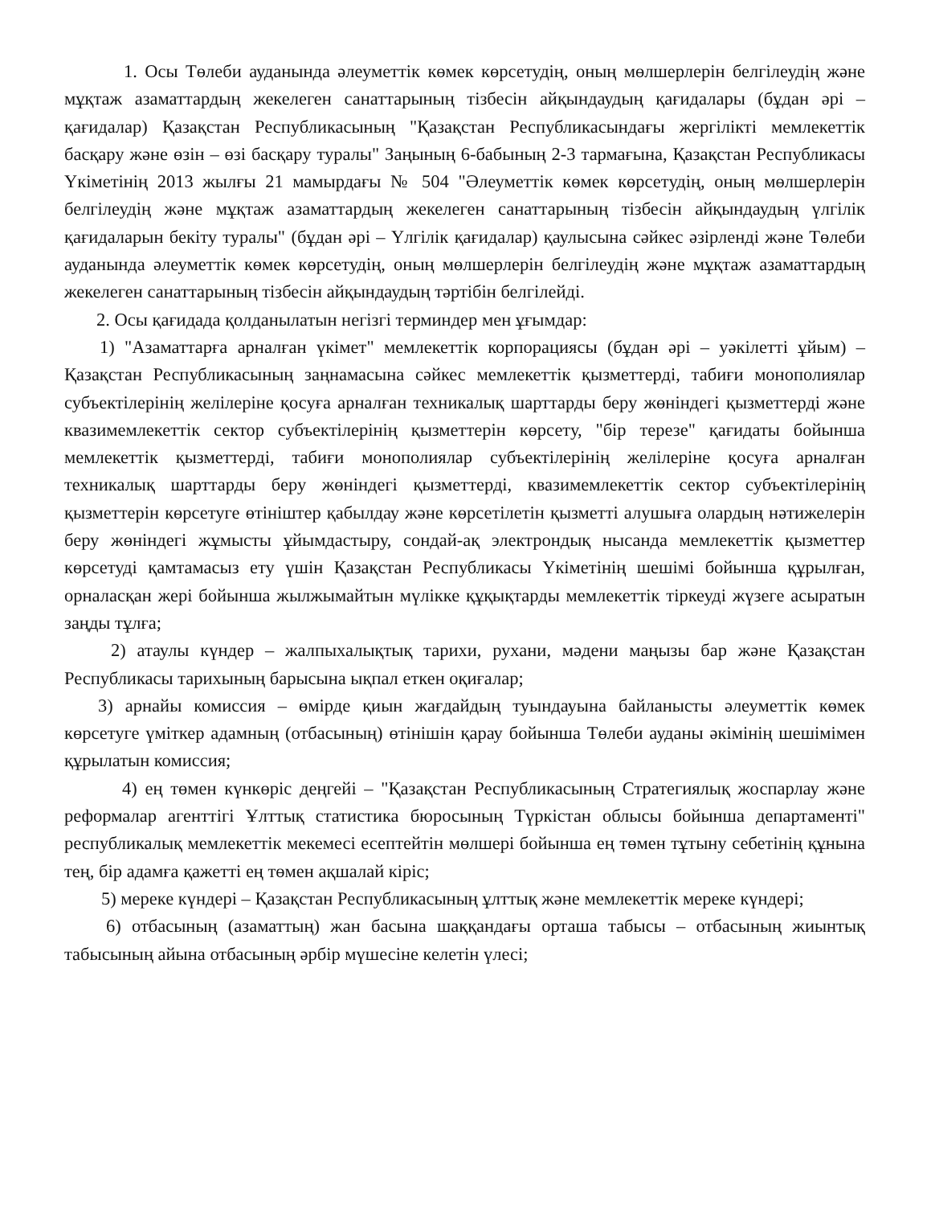1. Осы Төлеби ауданында әлеуметтік көмек көрсетудің, оның мөлшерлерін белгілеудің және мұқтаж азаматтардың жекелеген санаттарының тізбесін айқындаудың қағидалары (бұдан әрі – қағидалар) Қазақстан Республикасының "Қазақстан Республикасындағы жергілікті мемлекеттік басқару және өзін – өзі басқару туралы" Заңының 6-бабының 2-3 тармағына, Қазақстан Республикасы Үкіметінің 2013 жылғы 21 мамырдағы № 504 "Әлеуметтік көмек көрсетудің, оның мөлшерлерін белгілеудің және мұқтаж азаматтардың жекелеген санаттарының тізбесін айқындаудың үлгілік қағидаларын бекіту туралы" (бұдан әрі – Үлгілік қағидалар) қаулысына сәйкес әзірленді және Төлеби ауданында әлеуметтік көмек көрсетудің, оның мөлшерлерін белгілеудің және мұқтаж азаматтардың жекелеген санаттарының тізбесін айқындаудың тәртібін белгілейді.
2. Осы қағидада қолданылатын негізгі терминдер мен ұғымдар:
1) "Азаматтарға арналған үкімет" мемлекеттік корпорациясы (бұдан әрі – уәкілетті ұйым) – Қазақстан Республикасының заңнамасына сәйкес мемлекеттік қызметтерді, табиғи монополиялар субъектілерінің желілеріне қосуға арналған техникалық шарттарды беру жөніндегі қызметтерді және квазимемлекеттік сектор субъектілерінің қызметтерін көрсету, "бір терезе" қағидаты бойынша мемлекеттік қызметтерді, табиғи монополиялар субъектілерінің желілеріне қосуға арналған техникалық шарттарды беру жөніндегі қызметтерді, квазимемлекеттік сектор субъектілерінің қызметтерін көрсетуге өтініштер қабылдау және көрсетілетін қызметті алушыға олардың нәтижелерін беру жөніндегі жұмысты ұйымдастыру, сондай-ақ электрондық нысанда мемлекеттік қызметтер көрсетуді қамтамасыз ету үшін Қазақстан Республикасы Үкіметінің шешімі бойынша құрылған, орналасқан жері бойынша жылжымайтын мүлікке құқықтарды мемлекеттік тіркеуді жүзеге асыратын заңды тұлға;
2) атаулы күндер – жалпыхалықтық тарихи, рухани, мәдени маңызы бар және Қазақстан Республикасы тарихының барысына ықпал еткен оқиғалар;
3) арнайы комиссия – өмірде қиын жағдайдың туындауына байланысты әлеуметтік көмек көрсетуге үміткер адамның (отбасының) өтінішін қарау бойынша Төлеби ауданы әкімінің шешімімен құрылатын комиссия;
4) ең төмен күнкөріс деңгейі – "Қазақстан Республикасының Стратегиялық жоспарлау және реформалар агенттігі Ұлттық статистика бюросының Түркістан облысы бойынша департаменті" республикалық мемлекеттік мекемесі есептейтін мөлшері бойынша ең төмен тұтыну себетінің құнына тең, бір адамға қажетті ең төмен ақшалай кіріс;
5) мереке күндері – Қазақстан Республикасының ұлттық және мемлекеттік мереке күндері;
6) отбасының (азаматтың) жан басына шаққандағы орташа табысы – отбасының жиынтық табысының айына отбасының әрбір мүшесіне келетін үлесі;